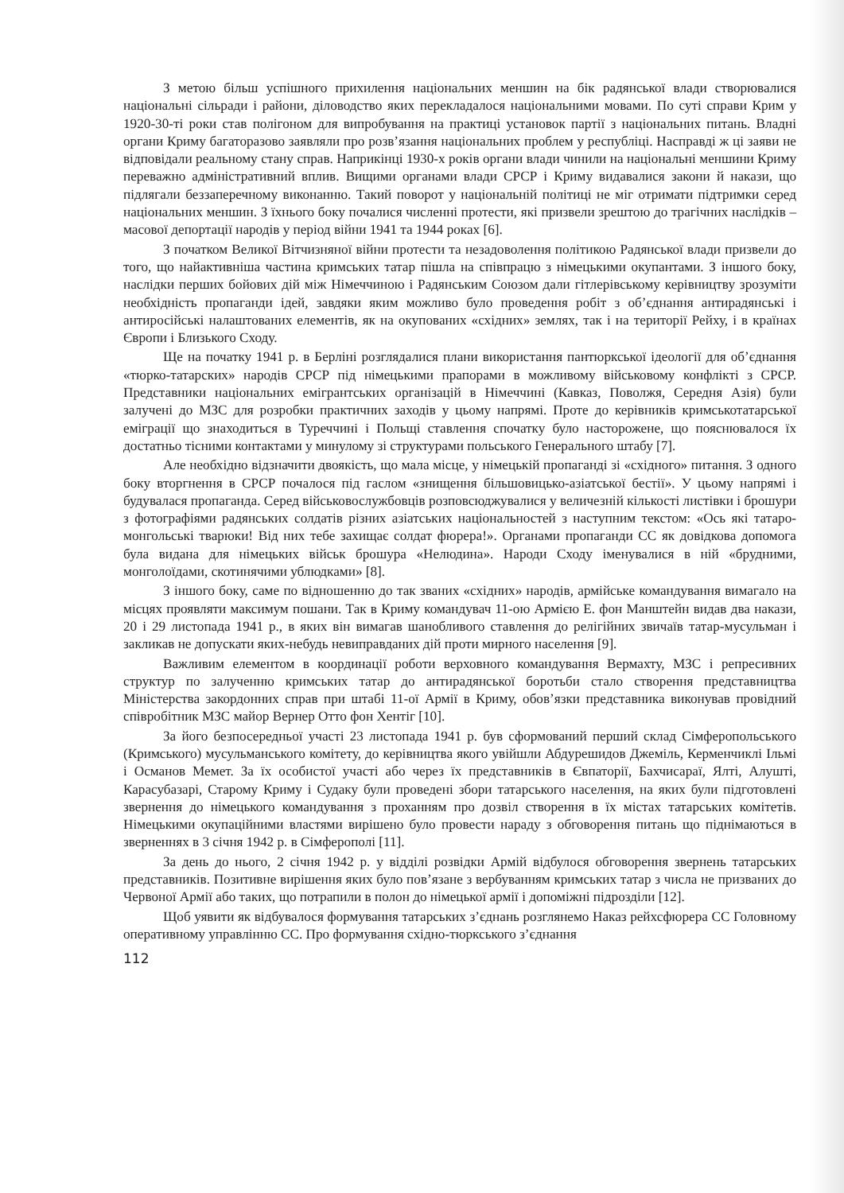З метою більш успішного прихилення національних меншин на бік радянської влади створювалися національні сільради і райони, діловодство яких перекладалося національними мовами. По суті справи Крим у 1920-30-ті роки став полігоном для випробування на практиці установок партії з національних питань. Владні органи Криму багаторазово заявляли про розв’язання національних проблем у республіці. Насправді ж ці заяви не відповідали реальному стану справ. Наприкінці 1930-х років органи влади чинили на національні меншини Криму переважно адміністративний вплив. Вищими органами влади СРСР і Криму видавалися закони й накази, що підлягали беззаперечному виконанню. Такий поворот у національній політиці не міг отримати підтримки серед національних меншин. З їхнього боку почалися численні протести, які призвели зрештою до трагічних наслідків – масової депортації народів у період війни 1941 та 1944 роках [6].
З початком Великої Вітчизняної війни протести та незадоволення політикою Радянської влади призвели до того, що найактивніша частина кримських татар пішла на співпрацю з німецькими окупантами. З іншого боку, наслідки перших бойових дій між Німеччиною і Радянським Союзом дали гітлерівському керівництву зрозуміти необхідність пропаганди ідей, завдяки яким можливо було проведення робіт з об’єднання антирадянські і антиросійські налаштованих елементів, як на окупованих «східних» землях, так і на території Рейху, і в країнах Європи і Близького Сходу.
Ще на початку 1941 р. в Берліні розглядалися плани використання пантюркської ідеології для об’єднання «тюрко-татарских» народів СРСР під німецькими прапорами в можливому військовому конфлікті з СРСР. Представники національних емігрантських організацій в Німеччині (Кавказ, Поволжя, Середня Азія) були залучені до МЗС для розробки практичних заходів у цьому напрямі. Проте до керівників кримськотатарської еміграції що знаходиться в Туреччині і Польщі ставлення спочатку було насторожене, що пояснювалося їх достатньо тісними контактами у минулому зі структурами польського Генерального штабу [7].
Але необхідно відзначити двоякість, що мала місце, у німецькій пропаганді зі «східного» питання. З одного боку вторгнення в СРСР почалося під гаслом «знищення більшовицько-азіатської бестії». У цьому напрямі і будувалася пропаганда. Серед військовослужбовців розповсюджувалися у величезній кількості листівки і брошури з фотографіями радянських солдатів різних азіатських національностей з наступним текстом: «Ось які татаро-монгольські тварюки! Від них тебе захищає солдат фюрера!». Органами пропаганди СС як довідкова допомога була видана для німецьких військ брошура «Нелюдина». Народи Сходу іменувалися в ній «брудними, монголоїдами, скотинячими ублюдками» [8].
З іншого боку, саме по відношенню до так званих «східних» народів, армійське командування вимагало на місцях проявляти максимум пошани. Так в Криму командувач 11-ою Армією Е. фон Манштейн видав два накази, 20 і 29 листопада 1941 р., в яких він вимагав шанобливого ставлення до релігійних звичаїв татар-мусульман і закликав не допускати яких-небудь невиправданих дій проти мирного населення [9].
Важливим елементом в координації роботи верховного командування Вермахту, МЗС і репресивних структур по залученню кримських татар до антирадянської боротьби стало створення представництва Міністерства закордонних справ при штабі 11-ої Армії в Криму, обов’язки представника виконував провідний співробітник МЗС майор Вернер Отто фон Хентіг [10].
За його безпосередньої участі 23 листопада 1941 р. був сформований перший склад Сімферопольського (Кримського) мусульманського комітету, до керівництва якого увійшли Абдурешидов Джеміль, Керменчиклі Ільмі і Османов Мемет. За їх особистої участі або через їх представників в Євпаторії, Бахчисараї, Ялті, Алушті, Карасубазарі, Старому Криму і Судаку були проведені збори татарського населення, на яких були підготовлені звернення до німецького командування з проханням про дозвіл створення в їх містах татарських комітетів. Німецькими окупаційними властями вирішено було провести нараду з обговорення питань що піднімаються в зверненнях в 3 січня 1942 р. в Сімферополі [11].
За день до нього, 2 січня 1942 р. у відділі розвідки Армій відбулося обговорення звернень татарських представників. Позитивне вирішення яких було пов’язане з вербуванням кримських татар з числа не призваних до Червоної Армії або таких, що потрапили в полон до німецької армії і допоміжні підрозділи [12].
Щоб уявити як відбувалося формування татарських з’єднань розглянемо Наказ рейхсфюрера СС Головному оперативному управлінню СС. Про формування східно-тюркського з’єднання
112